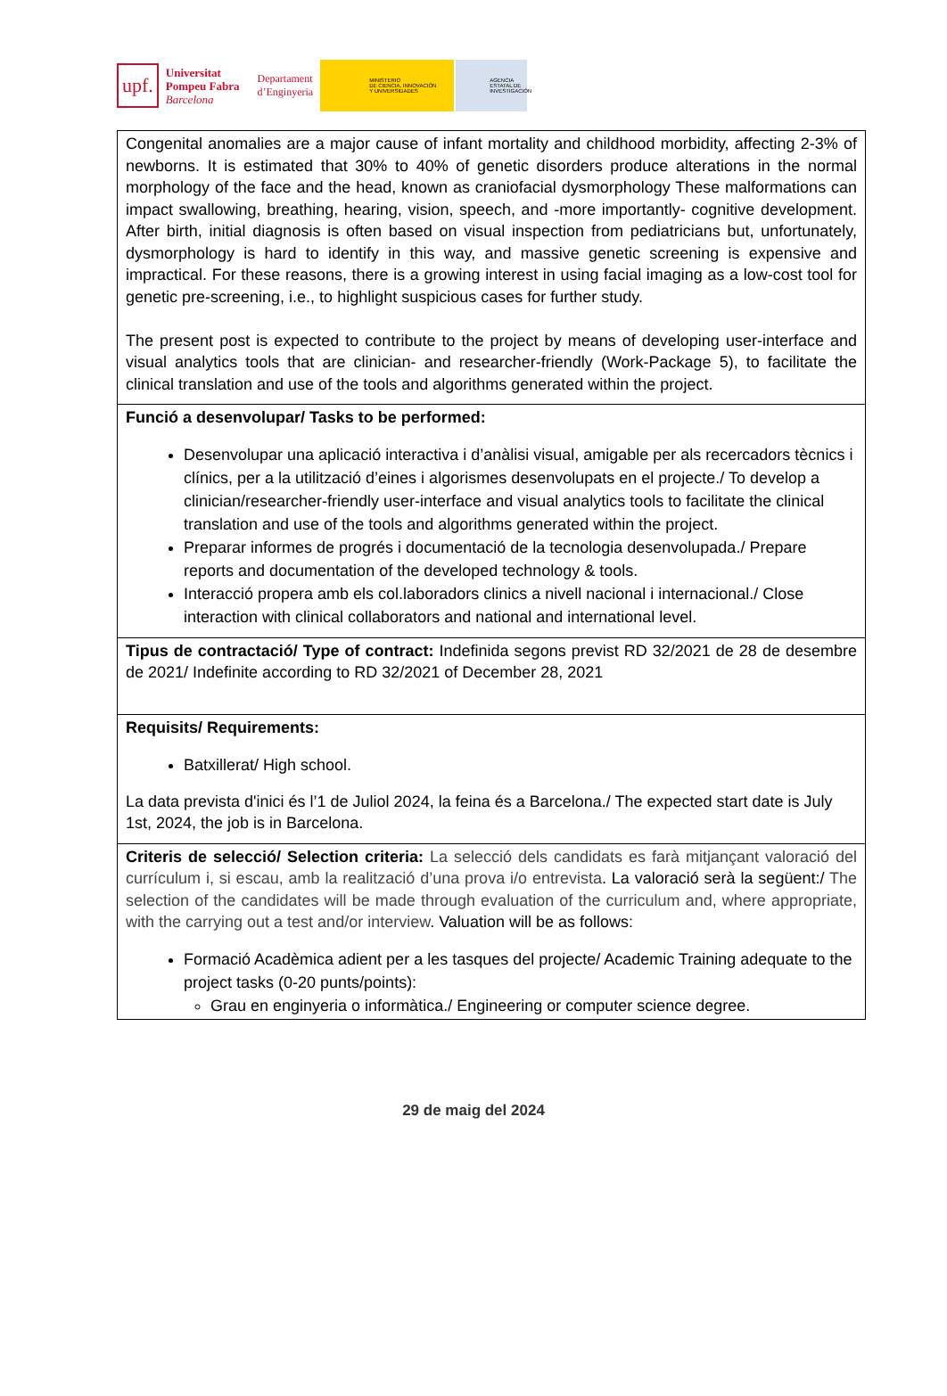upf.
Universitat
Pompeu Fabra
Barcelona
Departament
d’Enginyeria
MINISTERIO
DE CIENCIA, INNOVACIÓN
Y UNIVERSIDADES
AGENCIA
ESTATAL DE
INVESTIGACIÓN
| Congenital anomalies are a major cause of infant mortality and childhood morbidity, affecting 2-3% of newborns. It is estimated that 30% to 40% of genetic disorders produce alterations in the normal morphology of the face and the head, known as craniofacial dysmorphology These malformations can impact swallowing, breathing, hearing, vision, speech, and -more importantly- cognitive development. After birth, initial diagnosis is often based on visual inspection from pediatricians but, unfortunately, dysmorphology is hard to identify in this way, and massive genetic screening is expensive and impractical. For these reasons, there is a growing interest in using facial imaging as a low-cost tool for genetic pre-screening, i.e., to highlight suspicious cases for further study. The present post is expected to contribute to the project by means of developing user-interface and visual analytics tools that are clinician- and researcher-friendly (Work-Package 5), to facilitate the clinical translation and use of the tools and algorithms generated within the project. |
| Funció a desenvolupar/ Tasks to be performed: Desenvolupar una aplicació interactiva i d’anàlisi visual, amigable per als recercadors tècnics i clínics, per a la utilització d’eines i algorismes desenvolupats en el projecte./ To develop a clinician/researcher-friendly user-interface and visual analytics tools to facilitate the clinical translation and use of the tools and algorithms generated within the project. Preparar informes de progrés i documentació de la tecnologia desenvolupada./ Prepare reports and documentation of the developed technology & tools. Interacció propera amb els col.laboradors clinics a nivell nacional i internacional./ Close interaction with clinical collaborators and national and international level. |
| Tipus de contractació/ Type of contract: Indefinida segons previst RD 32/2021 de 28 de desembre de 2021/ Indefinite according to RD 32/2021 of December 28, 2021 |
| Requisits/ Requirements: Batxillerat/ High school. La data prevista d'inici és l’1 de Juliol 2024, la feina és a Barcelona./ The expected start date is July 1st, 2024, the job is in Barcelona. |
| Criteris de selecció/ Selection criteria: La selecció dels candidats es farà mitjançant valoració del currículum i, si escau, amb la realització d’una prova i/o entrevista . La valoració serà la següent:/ The selection of the candidates will be made through evaluation of the curriculum and, where appropriate, with the carrying out a test and/or interview . Valuation will be as follows: Formació Acadèmica adient per a les tasques del projecte/ Academic Training adequate to the project tasks (0-20 punts/points): Grau en enginyeria o informàtica./ Engineering or computer science degree. |
29 de maig del 2024